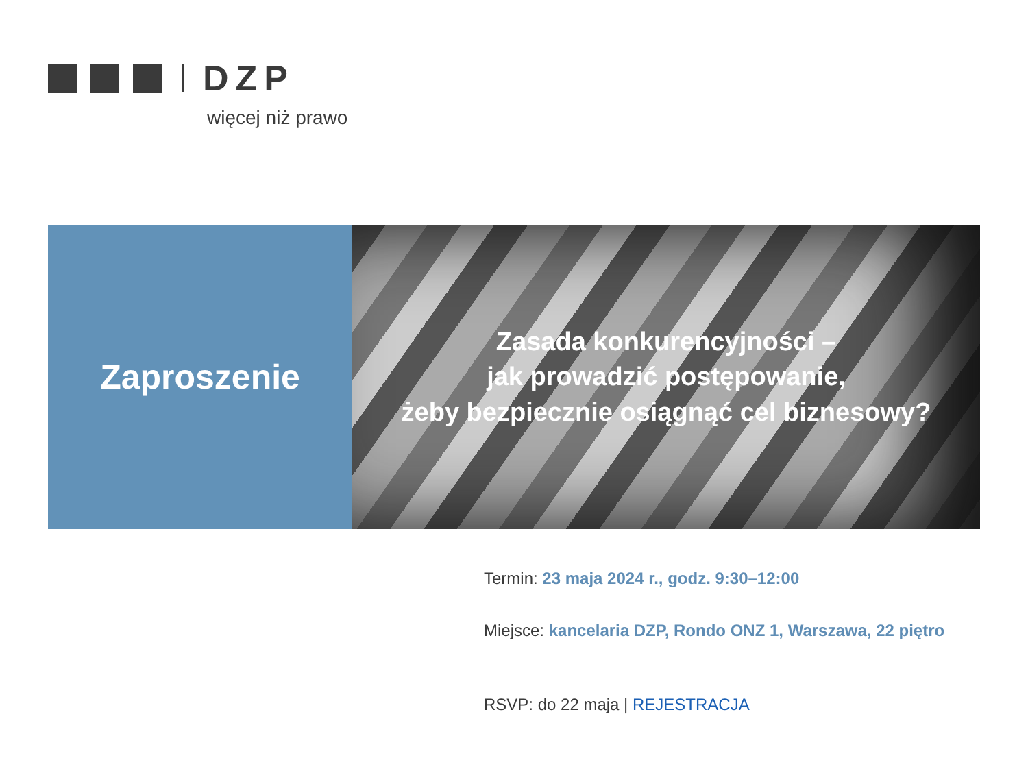DZP
więcej niż prawo
Zaproszenie
Zasada konkurencyjności –
jak prowadzić postępowanie,
żeby bezpiecznie osiągnąć cel biznesowy?
Termin: 23 maja 2024 r., godz. 9:30–12:00
Miejsce: kancelaria DZP, Rondo ONZ 1, Warszawa, 22 piętro
RSVP: do 22 maja | REJESTRACJA